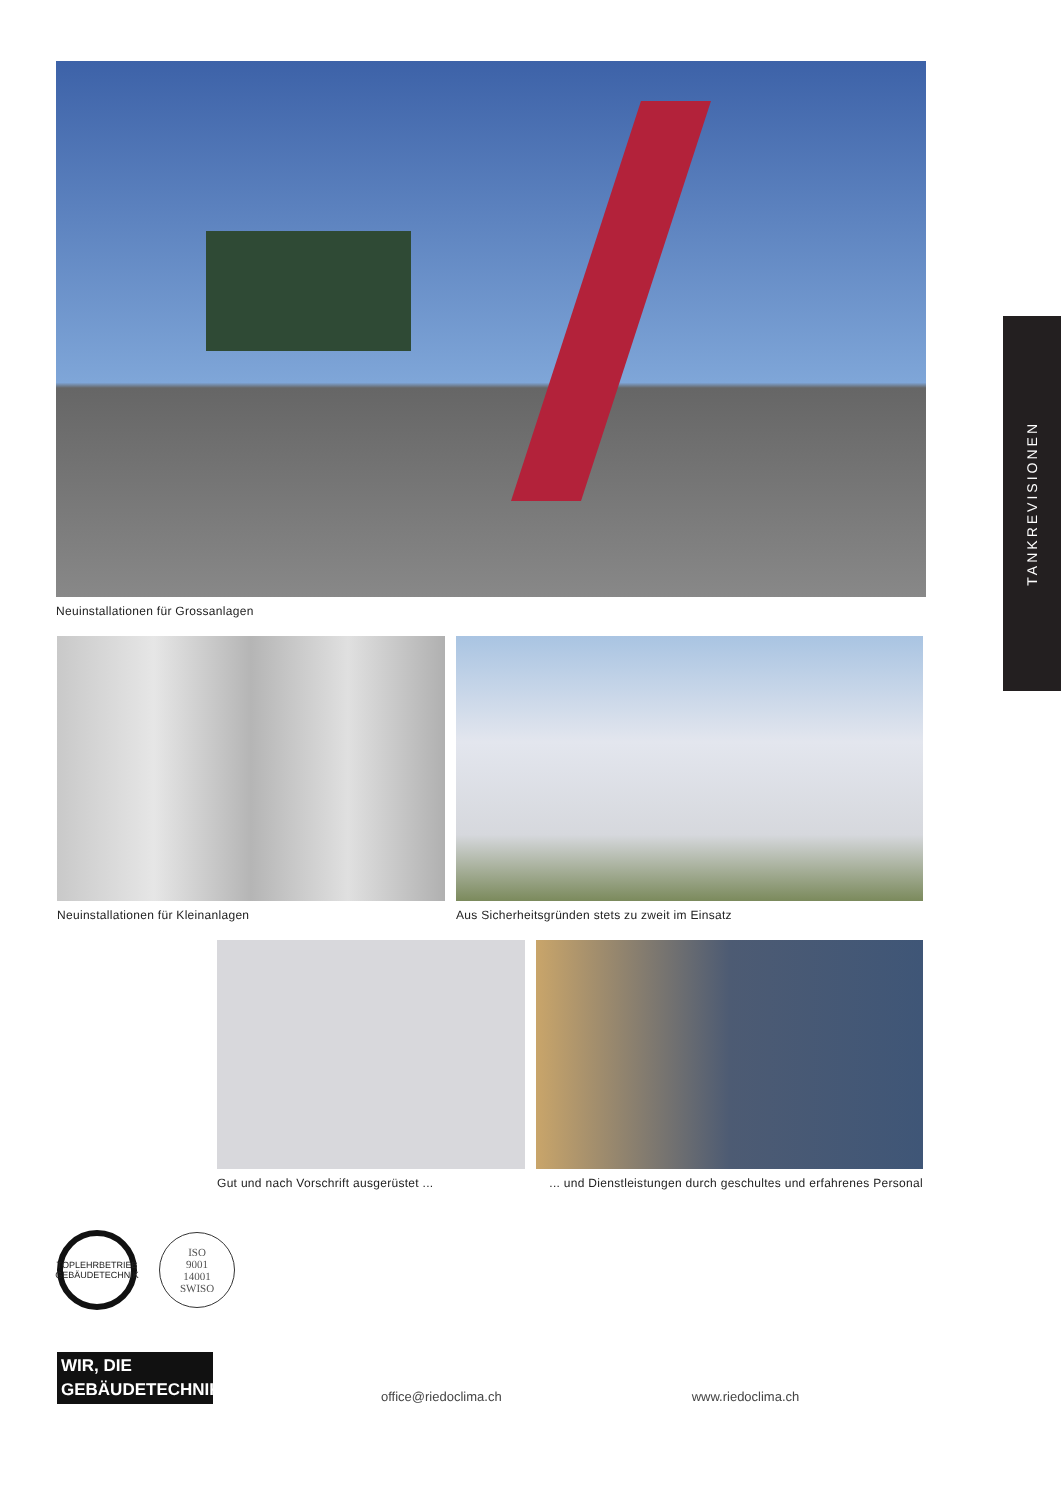Neuinstallationen für Grossanlagen
Neuinstallationen für Kleinanlagen Aus Sicherheitsgründen stets zu zweit im Einsatz
Gut und nach Vorschrift ausgerüstet ...
... und Dienstleistungen durch geschultes und erfahrenes Personal
TOPLEHRBETRIEB GEBÄUDETECHNIK
ISO
9001
14001
SWISO
WIR, DIE
GEBÄUDETECHNIKER.
office@riedoclima.ch
www.riedoclima.ch
TANKREVISIONEN